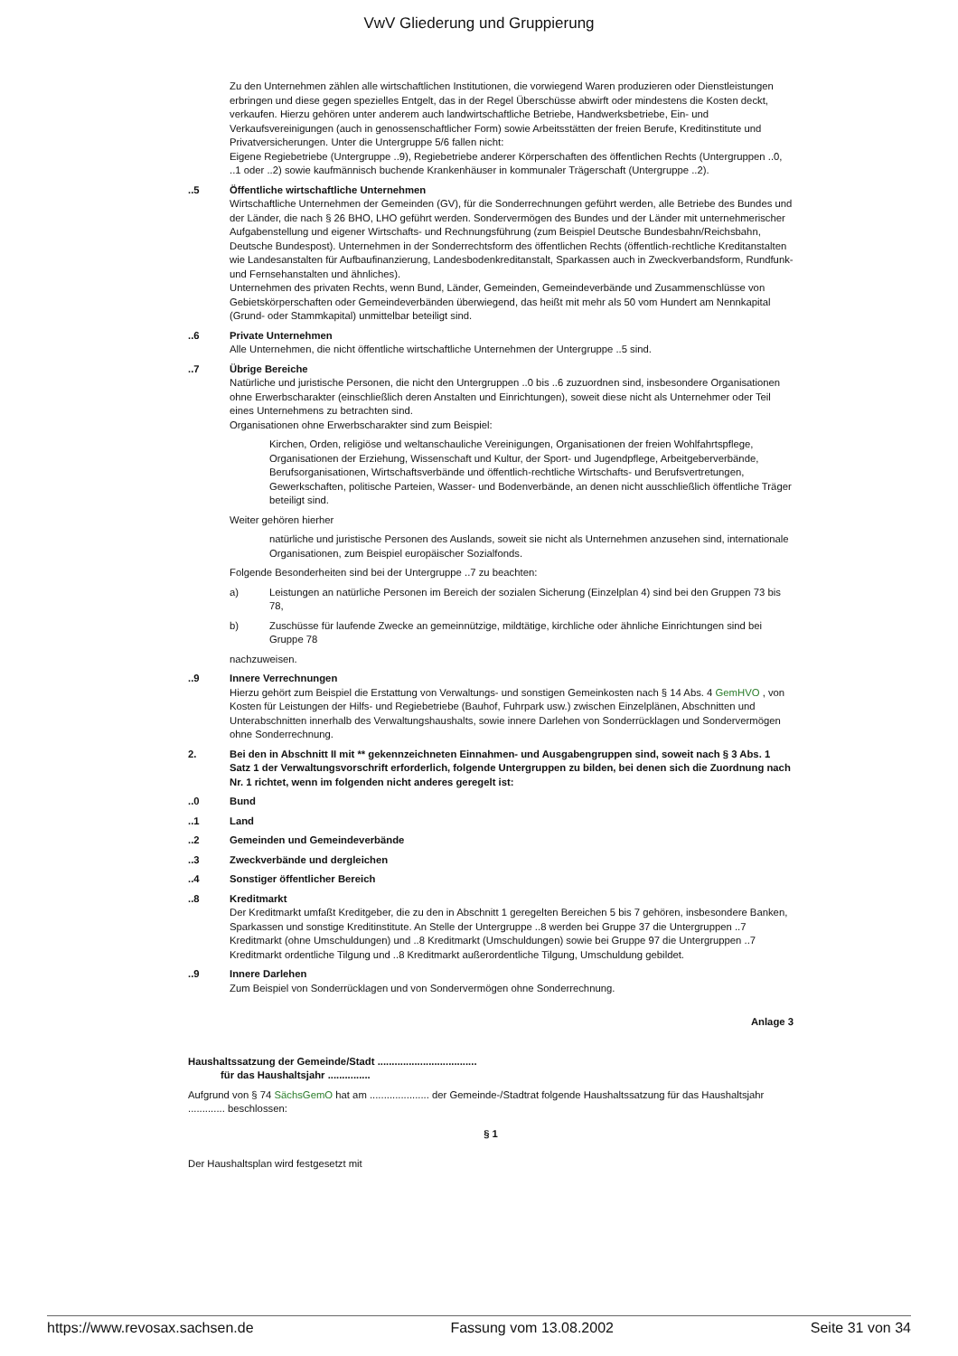VwV Gliederung und Gruppierung
Zu den Unternehmen zählen alle wirtschaftlichen Institutionen, die vorwiegend Waren produzieren oder Dienstleistungen erbringen und diese gegen spezielles Entgelt, das in der Regel Überschüsse abwirft oder mindestens die Kosten deckt, verkaufen. Hierzu gehören unter anderem auch landwirtschaftliche Betriebe, Handwerksbetriebe, Ein- und Verkaufsvereinigungen (auch in genossenschaftlicher Form) sowie Arbeitsstätten der freien Berufe, Kreditinstitute und Privatversicherungen. Unter die Untergruppe 5/6 fallen nicht:
Eigene Regiebetriebe (Untergruppe ..9), Regiebetriebe anderer Körperschaften des öffentlichen Rechts (Untergruppen ..0, ..1 oder ..2) sowie kaufmännisch buchende Krankenhäuser in kommunaler Trägerschaft (Untergruppe ..2).
..5 Öffentliche wirtschaftliche Unternehmen
Wirtschaftliche Unternehmen der Gemeinden (GV), für die Sonderrechnungen geführt werden, alle Betriebe des Bundes und der Länder, die nach § 26 BHO, LHO geführt werden. Sondervermögen des Bundes und der Länder mit unternehmerischer Aufgabenstellung und eigener Wirtschafts- und Rechnungsführung (zum Beispiel Deutsche Bundesbahn/Reichsbahn, Deutsche Bundespost). Unternehmen in der Sonderrechtsform des öffentlichen Rechts (öffentlich-rechtliche Kreditanstalten wie Landesanstalten für Aufbaufinanzierung, Landesbodenkreditanstalt, Sparkassen auch in Zweckverbandsform, Rundfunk- und Fernsehanstalten und ähnliches).
Unternehmen des privaten Rechts, wenn Bund, Länder, Gemeinden, Gemeindeverbände und Zusammenschlüsse von Gebietskörperschaften oder Gemeindeverbänden überwiegend, das heißt mit mehr als 50 vom Hundert am Nennkapital (Grund- oder Stammkapital) unmittelbar beteiligt sind.
..6 Private Unternehmen
Alle Unternehmen, die nicht öffentliche wirtschaftliche Unternehmen der Untergruppe ..5 sind.
..7 Übrige Bereiche
Natürliche und juristische Personen, die nicht den Untergruppen ..0 bis ..6 zuzuordnen sind, insbesondere Organisationen ohne Erwerbscharakter (einschließlich deren Anstalten und Einrichtungen), soweit diese nicht als Unternehmer oder Teil eines Unternehmens zu betrachten sind.
Organisationen ohne Erwerbscharakter sind zum Beispiel:
Kirchen, Orden, religiöse und weltanschauliche Vereinigungen, Organisationen der freien Wohlfahrtspflege, Organisationen der Erziehung, Wissenschaft und Kultur, der Sport- und Jugendpflege, Arbeitgeberverbände, Berufsorganisationen, Wirtschaftsverbände und öffentlich-rechtliche Wirtschafts- und Berufsvertretungen,
Gewerkschaften, politische Parteien, Wasser- und Bodenverbände, an denen nicht ausschließlich öffentliche Träger beteiligt sind.
Weiter gehören hierher
natürliche und juristische Personen des Auslands, soweit sie nicht als Unternehmen anzusehen sind, internationale Organisationen, zum Beispiel europäischer Sozialfonds.
Folgende Besonderheiten sind bei der Untergruppe ..7 zu beachten:
a) Leistungen an natürliche Personen im Bereich der sozialen Sicherung (Einzelplan 4) sind bei den Gruppen 73 bis 78,
b) Zuschüsse für laufende Zwecke an gemeinnützige, mildtätige, kirchliche oder ähnliche Einrichtungen sind bei Gruppe 78
nachzuweisen.
..9 Innere Verrechnungen
Hierzu gehört zum Beispiel die Erstattung von Verwaltungs- und sonstigen Gemeinkosten nach § 14 Abs. 4 GemHVO , von Kosten für Leistungen der Hilfs- und Regiebetriebe (Bauhof, Fuhrpark usw.) zwischen Einzelplänen, Abschnitten und Unterabschnitten innerhalb des Verwaltungshaushalts, sowie innere Darlehen von Sonderrücklagen und Sondervermögen ohne Sonderrechnung.
2. Bei den in Abschnitt II mit ** gekennzeichneten Einnahmen- und Ausgabengruppen sind, soweit nach § 3 Abs. 1 Satz 1 der Verwaltungsvorschrift erforderlich, folgende Untergruppen zu bilden, bei denen sich die Zuordnung nach Nr. 1 richtet, wenn im folgenden nicht anderes geregelt ist:
..0 Bund
..1 Land
..2 Gemeinden und Gemeindeverbände
..3 Zweckverbände und dergleichen
..4 Sonstiger öffentlicher Bereich
..8 Kreditmarkt
Der Kreditmarkt umfaßt Kreditgeber, die zu den in Abschnitt 1 geregelten Bereichen 5 bis 7 gehören, insbesondere Banken, Sparkassen und sonstige Kreditinstitute. An Stelle der Untergruppe ..8 werden bei Gruppe 37 die Untergruppen ..7 Kreditmarkt (ohne Umschuldungen) und ..8 Kreditmarkt (Umschuldungen) sowie bei Gruppe 97 die Untergruppen ..7 Kreditmarkt ordentliche Tilgung und ..8 Kreditmarkt außerordentliche Tilgung, Umschuldung gebildet.
..9 Innere Darlehen
Zum Beispiel von Sonderrücklagen und von Sondervermögen ohne Sonderrechnung.
Anlage 3
Haushaltssatzung der Gemeinde/Stadt ...................................
für das Haushaltsjahr ...............
Aufgrund von § 74 SächsGemO hat am ..................... der Gemeinde-/Stadtrat folgende Haushaltssatzung für das Haushaltsjahr ............. beschlossen:
§ 1
Der Haushaltsplan wird festgesetzt mit
https://www.revosax.sachsen.de Fassung vom 13.08.2002 Seite 31 von 34